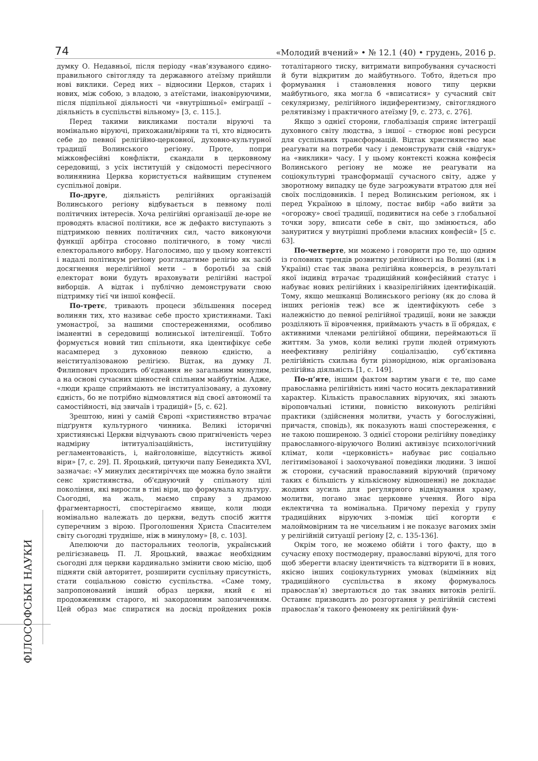74 «Молодий вчений» • № 12.1 (40) • грудень, 2016 р.
ФІЛОСОФСЬКІ НАУКИ
думку О. Недавньої, після періоду «нав’язуваного єдино-правильного світогляду та державного атеїзму прийшли нові виклики. Серед них – відносини Церков, старих і нових, між собою, з владою, з атеїстами, інаковіруючими, після підпільної діяльності чи «внутрішньої» еміграції – діяльність в суспільстві вільному» [3, с. 115.].
Перед такими викликами постали віруючі та номінально віруючі, прихожани/віряни та ті, хто відносить себе до певної релігійно-церковної, духовно-культурної традиції Волинського регіону. Проте, попри міжконфесійні конфлікти, скандали в церковному середовищі, з усіх інституцій у свідомості пересічного волинянина Церква користується найвищим ступенем суспільної довіри.
По-друге, діяльність релігійних організацій Волинського регіону відбувається в певному полі політичних інтересів. Хоча релігійні організації де-юре не проводять власної політики, все ж дефакто виступають з підтримкою певних політичних сил, часто виконуючи функції арбітра стосовно політичного, в тому числі електорального вибору. Наголосимо, що у цьому контексті і надалі політикум регіону розглядатиме релігію як засіб досягнення нерелігійної мети – в боротьбі за свій електорат вони будуть враховувати релігійні настрої виборців. А відтак і публічно демонструвати свою підтримку тієї чи іншої конфесії.
По-третє, тривають процеси збільшення посеред волинян тих, хто називає себе просто християнами. Такі умонастрої, за нашими спостереженнями, особливо іманентні в середовищі волинської інтелігенції. Тобто формується новий тип спільноти, яка ідентифікує себе насамперед з духовною певною єдністю, а неіституалізованою релігією. Відтак, на думку Л. Филипович проходить об’єднання не загальним минулим, а на основі сучасних цінностей спільним майбутнім. Адже, «люди краще сприймають не інституалізовану, а духовну єдність, бо не потрібно відмовлятися від своєї автономії та самостійності, від звичаїв і традицій» [5, с. 62].
Зрештою, нині у самій Європі «християнство втрачає підґрунтя культурного чинника. Великі історичні християнські Церкви відчувають свою пригніченість через надмірну інтитуалізаційність, інституційну регламентованість, і, найголовніше, відсутність живої віри» [7, с. 29]. П. Яроцький, цитуючи папу Бенедикта XVI, зазначає: «У минулих десятиріччях ще можна було знайти сенс християнства, об'єднуючий у спільноту цілі покоління, які виросли в тіні віри, що формувала культуру. Сьогодні, на жаль, маємо справу з драмою фрагментарності, спостерігаємо явище, коли люди номінально належать до церкви, ведуть спосіб життя суперечним з вірою. Проголошення Христа Спасителем світу сьогодні трудніше, ніж в минулому» [8, с. 103].
Апелюючи до пасторальних теологів, український релігієзнавець П. Л. Яроцький, вважає необхідним сьогодні для церкви кардинально змінити свою місію, щоб підняти свій авторитет, розширити суспільну присутність, стати соціальною совістю суспільства. «Саме тому, запропонований інший образ церкви, який є ні продовженням старого, ні закордонним запозиченням. Цей образ має спиратися на досвід пройдених років тоталітарного тиску, витримати випробування сучасності й бути відкритим до майбутнього. Тобто, йдеться про формування і становлення нового типу церкви майбутнього, яка могла б «вписатися» у сучасний світ секуляризму, релігійного індиферентизму, світоглядного релятивізму і практичного атеїзму [9, с. 273, с. 276].
Якщо з однієї сторони, глобалізація сприяє інтеграції духовного світу людства, з іншої – створює нові ресурси для суспільних трансформацій. Відтак християнство має реагувати на потреби часу і демонструвати свій «відгук» на «виклики» часу. І у цьому контексті кожна конфесія Волинського регіону не може не реагувати на соціокультурні трансформації сучасного світу, адже у зворотному випадку це буде загрожувати втратою для неї своїх послідовників. І перед Волинським регіоном, як і перед Україною в цілому, постає вибір «або вийти за «огорожу» своєї традиції, подивитися на себе з глобальної точки зору, вписати себе в світ, що змінюється, або зануритися у внутрішні проблеми власних конфесій» [5 с. 63].
По-четверте, ми можемо і говорити про те, що одним із головних трендів розвитку релігійності на Волині (як і в Україні) стає так звана релігійна конверсія, в результаті якої індивід втрачає традиційний конфесійний статус і набуває нових релігійних і квазірелігійних ідентифікацій. Тому, якщо мешканці Волинського регіону (як до слова й інших регіонів теж) все ж ідентифікують себе з належністю до певної релігійної традиції, вони не завжди розділяють її віровчення, приймають участь в її обрядах, є активними членами релігійної общини, переймаються її життям. За умов, коли великі групи людей отримують неефективну релігійну соціалізацію, суб’єктивна релігійність схильна бути різнорідною, ніж організована релігійна діяльність [1, с. 149].
По-п’яте, іншим фактом вартим уваги є те, що саме православна релігійність нині часто носить декларативний характер. Кількість православних віруючих, які знають віроповчальні істини, повністю виконують релігійні практики (здійснення молитви, участь у богослужінні, причастя, сповідь), як показують наші спостереження, є не такою поширеною. З однієї сторони релігійну поведінку православного-віруючого Волині активізує психологічний клімат, коли «церковність» набуває рис соціально легітимізованої і заохочуваної поведінки людини. З іншої ж сторони, сучасний православний віруючий (причому таких є більшість у кількісному відношенні) не докладає жодних зусиль для регулярного відвідування храму, молитви, погано знає церковне учення. Його віра еклектична та номінальна. Причому перехід у групу традиційних віруючих з-поміж цієї когорти є малоймовірним та не чисельним і не показує вагомих змін у релігійній ситуації регіону [2, с. 135-136].
Окрім того, не можемо обійти і того факту, що в сучасну епоху постмодерну, православні віруючі, для того щоб зберегти власну ідентичність та відтворити її в нових, якісно інших соціокультурних умовах (відмінних від традиційного суспільства в якому формувалось православ’я) звертаються до так званих витоків релігії. Останнє призводить до розгортання у релігійній системі православ’я такого феномену як релігійний фун-